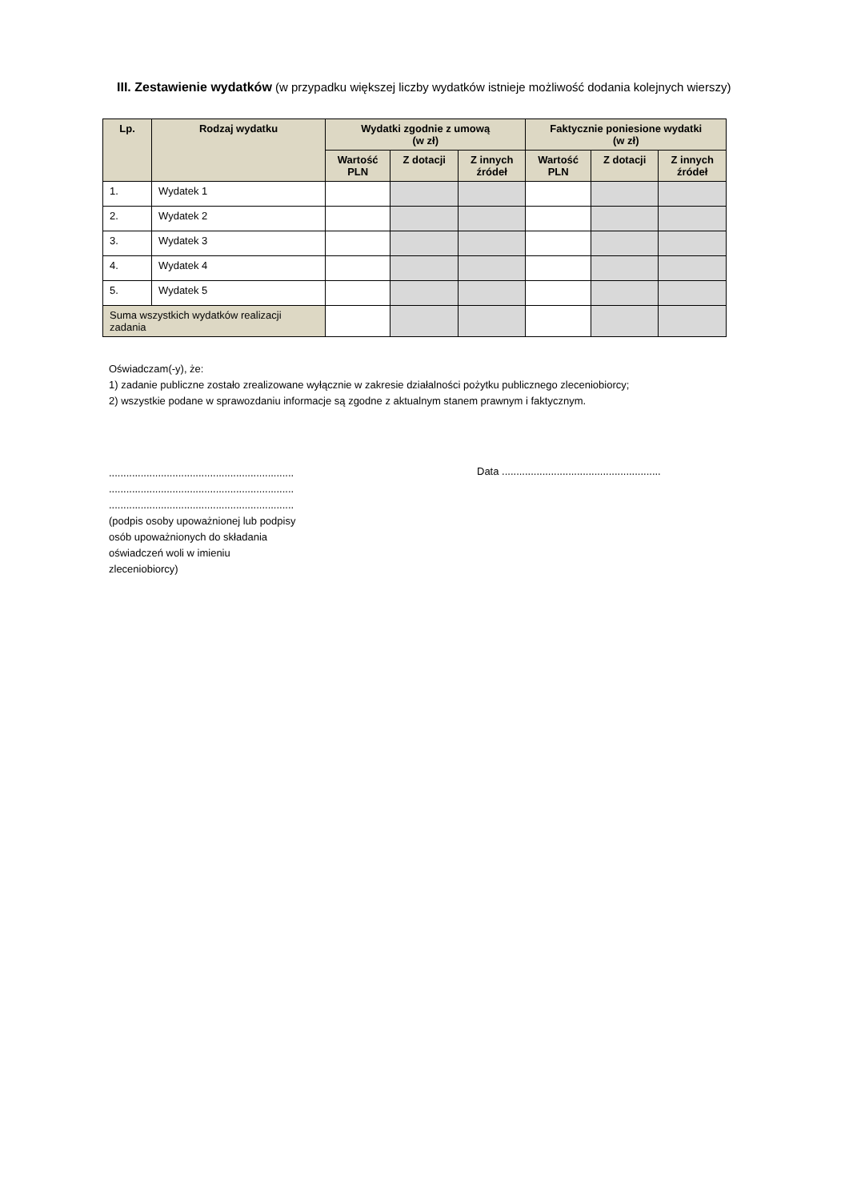III. Zestawienie wydatków (w przypadku większej liczby wydatków istnieje możliwość dodania kolejnych wierszy)
| Lp. | Rodzaj wydatku | Wydatki zgodnie z umową (w zł) | | | Faktycznie poniesione wydatki (w zł) | | |
| --- | --- | --- | --- | --- | --- | --- | --- |
| | | Wartość PLN | Z dotacji | Z innych źródeł | Wartość PLN | Z dotacji | Z innych źródeł |
| 1. | Wydatek 1 | | | | | | |
| 2. | Wydatek 2 | | | | | | |
| 3. | Wydatek 3 | | | | | | |
| 4. | Wydatek 4 | | | | | | |
| 5. | Wydatek 5 | | | | | | |
| Suma wszystkich wydatków realizacji zadania | | | | | | | |
Oświadczam(-y), że:
1) zadanie publiczne zostało zrealizowane wyłącznie w zakresie działalności pożytku publicznego zleceniobiorcy;
2) wszystkie podane w sprawozdaniu informacje są zgodne z aktualnym stanem prawnym i faktycznym.
................................................................
................................................................
................................................................
(podpis osoby upoważnionej lub podpisy
osób upoważnionych do składania
oświadczeń woli w imieniu
zleceniobiorcy)
Data .......................................................